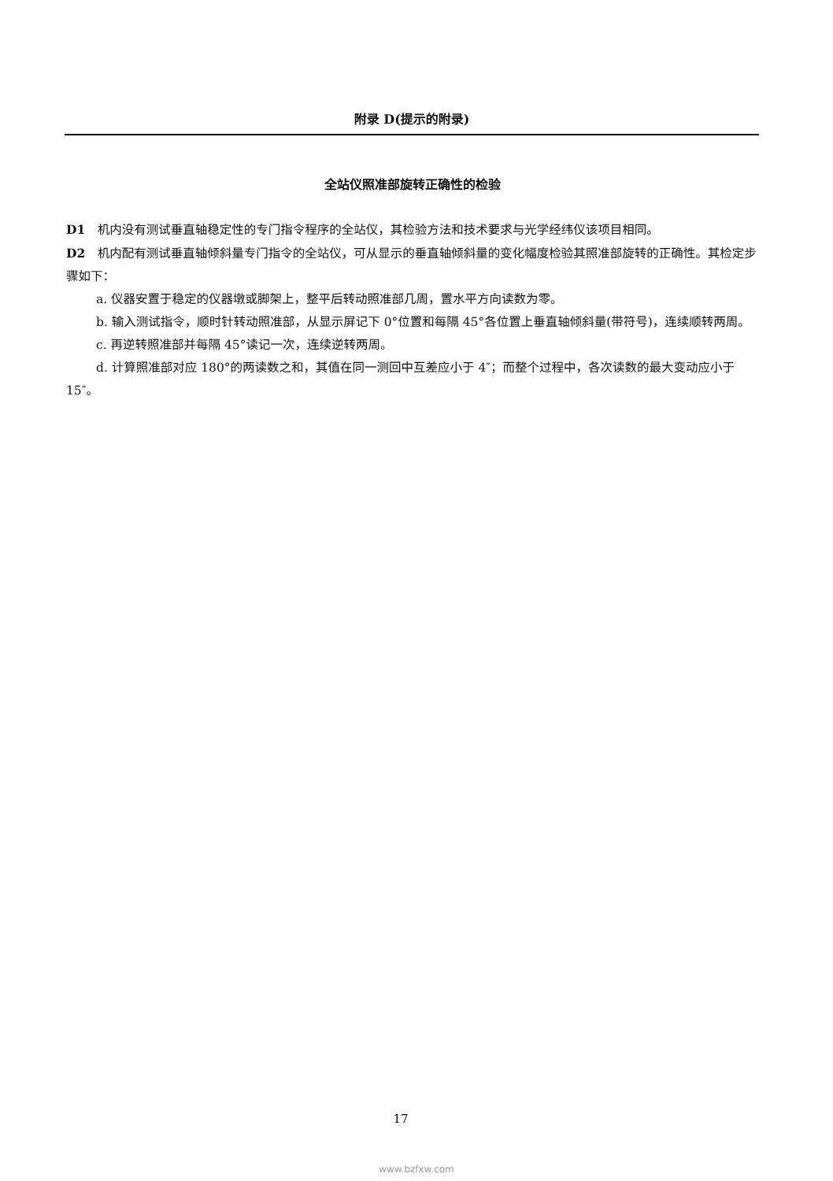附录 D(提示的附录)
全站仪照准部旋转正确性的检验
D1　机内没有测试垂直轴稳定性的专门指令程序的全站仪，其检验方法和技术要求与光学经纬仪该项目相同。
D2　机内配有测试垂直轴倾斜量专门指令的全站仪，可从显示的垂直轴倾斜量的变化幅度检验其照准部旋转的正确性。其检定步骤如下：
a. 仪器安置于稳定的仪器墩或脚架上，整平后转动照准部几周，置水平方向读数为零。
b. 输入测试指令，顺时针转动照准部，从显示屏记下 0°位置和每隔 45°各位置上垂直轴倾斜量(带符号)，连续顺转两周。
c. 再逆转照准部并每隔 45°读记一次，连续逆转两周。
d. 计算照准部对应 180°的两读数之和，其值在同一测回中互差应小于 4″；而整个过程中，各次读数的最大变动应小于 15″。
17
www.bzfxw.com